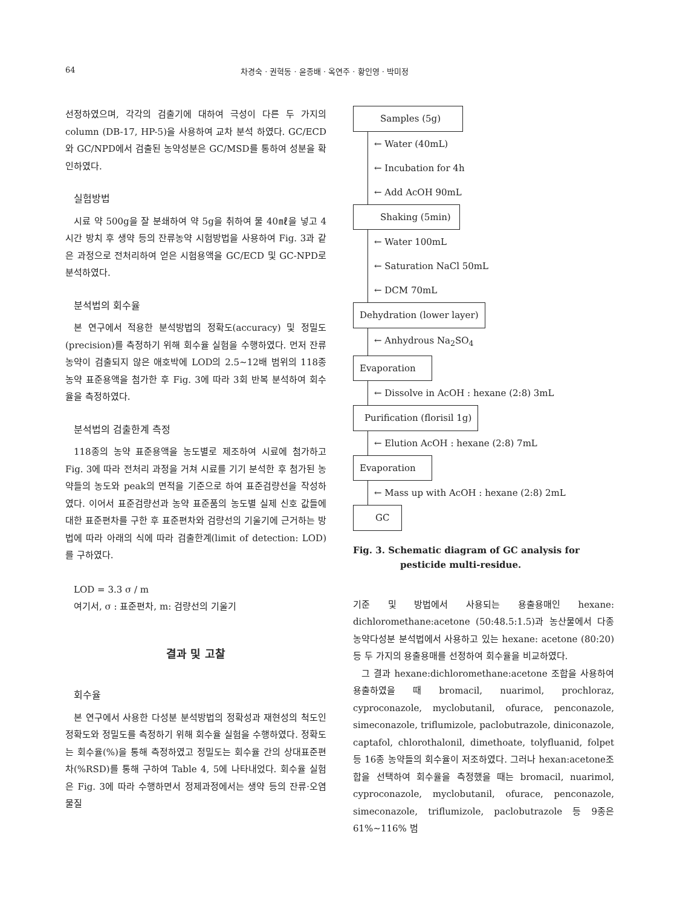64 차경숙 · 권혁동 · 윤종배 · 옥연주 · 황인영 · 박미정
선정하였으며, 각각의 검출기에 대하여 극성이 다른 두 가지의 column (DB-17, HP-5)을 사용하여 교차 분석 하였다. GC/ECD와 GC/NPD에서 검출된 농약성분은 GC/MSD를 통하여 성분을 확인하였다.
실험방법
시료 약 500g을 잘 분쇄하여 약 5g을 취하여 물 40㎖을 넣고 4시간 방치 후 생약 등의 잔류농약 시험방법을 사용하여 Fig. 3과 같은 과정으로 전처리하여 얻은 시험용액을 GC/ECD 및 GC-NPD로 분석하였다.
분석법의 회수율
본 연구에서 적용한 분석방법의 정확도(accuracy) 및 정밀도(precision)를 측정하기 위해 회수율 실험을 수행하였다. 먼저 잔류농약이 검출되지 않은 애호박에 LOD의 2.5∼12배 범위의 118종 농약 표준용액을 첨가한 후 Fig. 3에 따라 3회 반복 분석하여 회수율을 측정하였다.
분석법의 검출한계 측정
118종의 농약 표준용액을 농도별로 제조하여 시료에 첨가하고 Fig. 3에 따라 전처리 과정을 거쳐 시료를 기기 분석한 후 첨가된 농약들의 농도와 peak의 면적을 기준으로 하여 표준검량선을 작성하였다. 이어서 표준검량선과 농약 표준품의 농도별 실제 신호 값들에 대한 표준편차를 구한 후 표준편차와 검량선의 기울기에 근거하는 방법에 따라 아래의 식에 따라 검출한계(limit of detection: LOD)를 구하였다.
LOD = 3.3 σ / m
여기서, σ : 표준편차, m: 검량선의 기울기
결과 및 고찰
회수율
본 연구에서 사용한 다성분 분석방법의 정확성과 재현성의 척도인 정확도와 정밀도를 측정하기 위해 회수율 실험을 수행하였다. 정확도는 회수율(%)을 통해 측정하였고 정밀도는 회수율 간의 상대표준편차(%RSD)를 통해 구하여 Table 4, 5에 나타내었다. 회수율 실험은 Fig. 3에 따라 수행하면서 정제과정에서는 생약 등의 잔류·오염물질
Samples (5g)
← Water (40mL)
← Incubation for 4h
← Add AcOH 90mL
Shaking (5min)
← Water 100mL
← Saturation NaCl 50mL
← DCM 70mL
Dehydration (lower layer)
← Anhydrous Na<sub>2</sub>SO<sub>4</sub>
Evaporation
← Dissolve in AcOH : hexane (2:8) 3mL
Purification (florisil 1g)
← Elution AcOH : hexane (2:8) 7mL
Evaporation
← Mass up with AcOH : hexane (2:8) 2mL
GC
Fig. 3. Schematic diagram of GC analysis for
pesticide multi-residue.
기준 및 방법에서 사용되는 용출용매인 hexane: dichloromethane:acetone (50:48.5:1.5)과 농산물에서 다종농약다성분 분석법에서 사용하고 있는 hexane: acetone (80:20)등 두 가지의 용출용매를 선정하여 회수율을 비교하였다.
그 결과 hexane:dichloromethane:acetone 조합을 사용하여 용출하였을 때 bromacil, nuarimol, prochloraz, cyproconazole, myclobutanil, ofurace, penconazole, simeconazole, triflumizole, paclobutrazole, diniconazole, captafol, chlorothalonil, dimethoate, tolyfluanid, folpet 등 16종 농약들의 회수율이 저조하였다. 그러나 hexan:acetone조합을 선택하여 회수율을 측정했을 때는 bromacil, nuarimol, cyproconazole, myclobutanil, ofurace, penconazole, simeconazole, triflumizole, paclobutrazole 등 9종은 61%∼116% 범